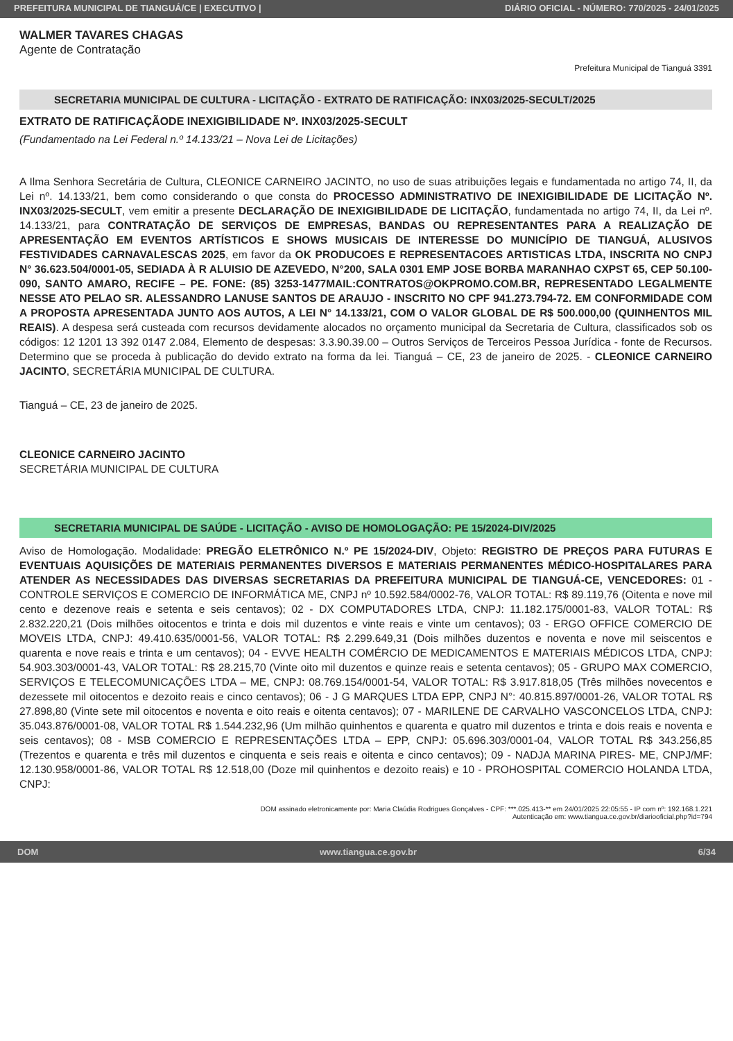PREFEITURA MUNICIPAL DE TIANGUÁ/CE | EXECUTIVO | DIÁRIO OFICIAL - NÚMERO: 770/2025 - 24/01/2025
WALMER TAVARES CHAGAS
Agente de Contratação
Prefeitura Municipal de Tianguá 3391
SECRETARIA MUNICIPAL DE CULTURA - LICITAÇÃO - EXTRATO DE RATIFICAÇÃO: INX03/2025-SECULT/2025
EXTRATO DE RATIFICAÇÃODE INEXIGIBILIDADE Nº. INX03/2025-SECULT
(Fundamentado na Lei Federal n.º 14.133/21 – Nova Lei de Licitações)
A Ilma Senhora Secretária de Cultura, CLEONICE CARNEIRO JACINTO, no uso de suas atribuições legais e fundamentada no artigo 74, II, da Lei nº. 14.133/21, bem como considerando o que consta do PROCESSO ADMINISTRATIVO DE INEXIGIBILIDADE DE LICITAÇÃO Nº. INX03/2025-SECULT, vem emitir a presente DECLARAÇÃO DE INEXIGIBILIDADE DE LICITAÇÃO, fundamentada no artigo 74, II, da Lei nº. 14.133/21, para CONTRATAÇÃO DE SERVIÇOS DE EMPRESAS, BANDAS OU REPRESENTANTES PARA A REALIZAÇÃO DE APRESENTAÇÃO EM EVENTOS ARTÍSTICOS E SHOWS MUSICAIS DE INTERESSE DO MUNICÍPIO DE TIANGUÁ, ALUSIVOS FESTIVIDADES CARNAVALESCAS 2025, em favor da OK PRODUCOES E REPRESENTACOES ARTISTICAS LTDA, INSCRITA NO CNPJ N° 36.623.504/0001-05, SEDIADA À R ALUISIO DE AZEVEDO, N°200, SALA 0301 EMP JOSE BORBA MARANHAO CXPST 65, CEP 50.100-090, SANTO AMARO, RECIFE – PE. FONE: (85) 3253-1477MAIL:CONTRATOS@OKPROMO.COM.BR, REPRESENTADO LEGALMENTE NESSE ATO PELAO SR. ALESSANDRO LANUSE SANTOS DE ARAUJO - INSCRITO NO CPF 941.273.794-72. EM CONFORMIDADE COM A PROPOSTA APRESENTADA JUNTO AOS AUTOS, A LEI N° 14.133/21, COM O VALOR GLOBAL DE R$ 500.000,00 (QUINHENTOS MIL REAIS). A despesa será custeada com recursos devidamente alocados no orçamento municipal da Secretaria de Cultura, classificados sob os códigos: 12 1201 13 392 0147 2.084, Elemento de despesas: 3.3.90.39.00 – Outros Serviços de Terceiros Pessoa Jurídica - fonte de Recursos. Determino que se proceda à publicação do devido extrato na forma da lei. Tianguá – CE, 23 de janeiro de 2025. - CLEONICE CARNEIRO JACINTO, SECRETÁRIA MUNICIPAL DE CULTURA.
Tianguá – CE, 23 de janeiro de 2025.
CLEONICE CARNEIRO JACINTO
SECRETÁRIA MUNICIPAL DE CULTURA
SECRETARIA MUNICIPAL DE SAÚDE - LICITAÇÃO - AVISO DE HOMOLOGAÇÃO: PE 15/2024-DIV/2025
Aviso de Homologação. Modalidade: PREGÃO ELETRÔNICO N.º PE 15/2024-DIV, Objeto: REGISTRO DE PREÇOS PARA FUTURAS E EVENTUAIS AQUISIÇÕES DE MATERIAIS PERMANENTES DIVERSOS E MATERIAIS PERMANENTES MÉDICO-HOSPITALARES PARA ATENDER AS NECESSIDADES DAS DIVERSAS SECRETARIAS DA PREFEITURA MUNICIPAL DE TIANGUÁ-CE, VENCEDORES: 01 - CONTROLE SERVIÇOS E COMERCIO DE INFORMÁTICA ME, CNPJ nº 10.592.584/0002-76, VALOR TOTAL: R$ 89.119,76 (Oitenta e nove mil cento e dezenove reais e setenta e seis centavos); 02 - DX COMPUTADORES LTDA, CNPJ: 11.182.175/0001-83, VALOR TOTAL: R$ 2.832.220,21 (Dois milhões oitocentos e trinta e dois mil duzentos e vinte reais e vinte um centavos); 03 - ERGO OFFICE COMERCIO DE MOVEIS LTDA, CNPJ: 49.410.635/0001-56, VALOR TOTAL: R$ 2.299.649,31 (Dois milhões duzentos e noventa e nove mil seiscentos e quarenta e nove reais e trinta e um centavos); 04 - EVVE HEALTH COMÉRCIO DE MEDICAMENTOS E MATERIAIS MÉDICOS LTDA, CNPJ: 54.903.303/0001-43, VALOR TOTAL: R$ 28.215,70 (Vinte oito mil duzentos e quinze reais e setenta centavos); 05 - GRUPO MAX COMERCIO, SERVIÇOS E TELECOMUNICAÇÕES LTDA – ME, CNPJ: 08.769.154/0001-54, VALOR TOTAL: R$ 3.917.818,05 (Três milhões novecentos e dezessete mil oitocentos e dezoito reais e cinco centavos); 06 - J G MARQUES LTDA EPP, CNPJ N°: 40.815.897/0001-26, VALOR TOTAL R$ 27.898,80 (Vinte sete mil oitocentos e noventa e oito reais e oitenta centavos); 07 - MARILENE DE CARVALHO VASCONCELOS LTDA, CNPJ: 35.043.876/0001-08, VALOR TOTAL R$ 1.544.232,96 (Um milhão quinhentos e quarenta e quatro mil duzentos e trinta e dois reais e noventa e seis centavos); 08 - MSB COMERCIO E REPRESENTAÇÕES LTDA – EPP, CNPJ: 05.696.303/0001-04, VALOR TOTAL R$ 343.256,85 (Trezentos e quarenta e três mil duzentos e cinquenta e seis reais e oitenta e cinco centavos); 09 - NADJA MARINA PIRES- ME, CNPJ/MF: 12.130.958/0001-86, VALOR TOTAL R$ 12.518,00 (Doze mil quinhentos e dezoito reais) e 10 - PROHOSPITAL COMERCIO HOLANDA LTDA, CNPJ:
DOM assinado eletronicamente por: Maria Claúdia Rodrigues Gonçalves - CPF: ***.025.413-** em 24/01/2025 22:05:55 - IP com nº: 192.168.1.221
Autenticação em: www.tiangua.ce.gov.br/diariooficial.php?id=794
DOM www.tiangua.ce.gov.br 6/34